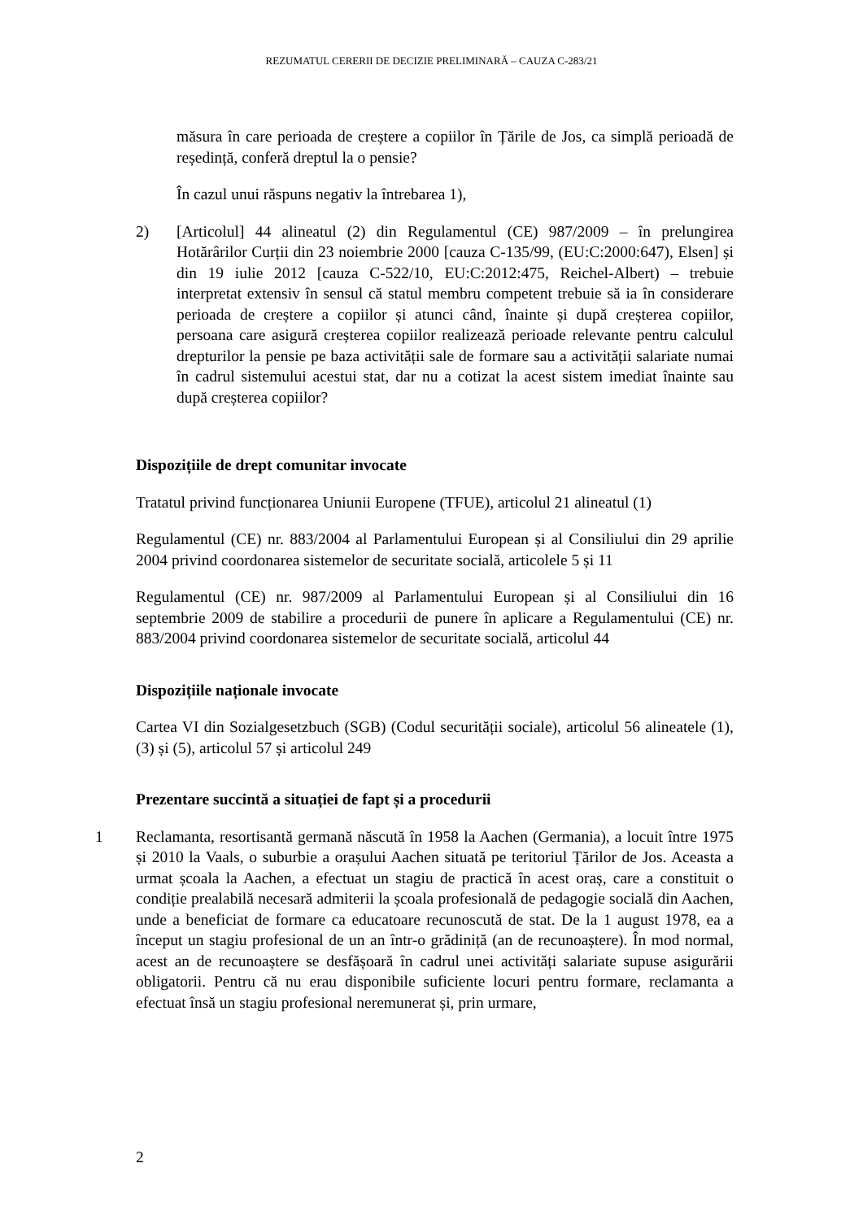REZUMATUL CERERII DE DECIZIE PRELIMINARĂ – CAUZA C-283/21
măsura în care perioada de creștere a copiilor în Țările de Jos, ca simplă perioadă de reședință, conferă dreptul la o pensie?
În cazul unui răspuns negativ la întrebarea 1),
2) [Articolul] 44 alineatul (2) din Regulamentul (CE) 987/2009 – în prelungirea Hotărârilor Curții din 23 noiembrie 2000 [cauza C-135/99, (EU:C:2000:647), Elsen] și din 19 iulie 2012 [cauza C-522/10, EU:C:2012:475, Reichel-Albert) – trebuie interpretat extensiv în sensul că statul membru competent trebuie să ia în considerare perioada de creștere a copiilor și atunci când, înainte și după creșterea copiilor, persoana care asigură creșterea copiilor realizează perioade relevante pentru calculul drepturilor la pensie pe baza activității sale de formare sau a activității salariate numai în cadrul sistemului acestui stat, dar nu a cotizat la acest sistem imediat înainte sau după creșterea copiilor?
Dispozițiile de drept comunitar invocate
Tratatul privind funcționarea Uniunii Europene (TFUE), articolul 21 alineatul (1)
Regulamentul (CE) nr. 883/2004 al Parlamentului European și al Consiliului din 29 aprilie 2004 privind coordonarea sistemelor de securitate socială, articolele 5 și 11
Regulamentul (CE) nr. 987/2009 al Parlamentului European și al Consiliului din 16 septembrie 2009 de stabilire a procedurii de punere în aplicare a Regulamentului (CE) nr. 883/2004 privind coordonarea sistemelor de securitate socială, articolul 44
Dispozițiile naționale invocate
Cartea VI din Sozialgesetzbuch (SGB) (Codul securității sociale), articolul 56 alineatele (1), (3) și (5), articolul 57 și articolul 249
Prezentare succintă a situației de fapt și a procedurii
1 Reclamanta, resortisantă germană născută în 1958 la Aachen (Germania), a locuit între 1975 și 2010 la Vaals, o suburbie a orașului Aachen situată pe teritoriul Țărilor de Jos. Aceasta a urmat școala la Aachen, a efectuat un stagiu de practică în acest oraș, care a constituit o condiție prealabilă necesară admiterii la școala profesională de pedagogie socială din Aachen, unde a beneficiat de formare ca educatoare recunoscută de stat. De la 1 august 1978, ea a început un stagiu profesional de un an într-o grădiniță (an de recunoaștere). În mod normal, acest an de recunoaștere se desfășoară în cadrul unei activități salariate supuse asigurării obligatorii. Pentru că nu erau disponibile suficiente locuri pentru formare, reclamanta a efectuat însă un stagiu profesional neremunerat și, prin urmare,
2